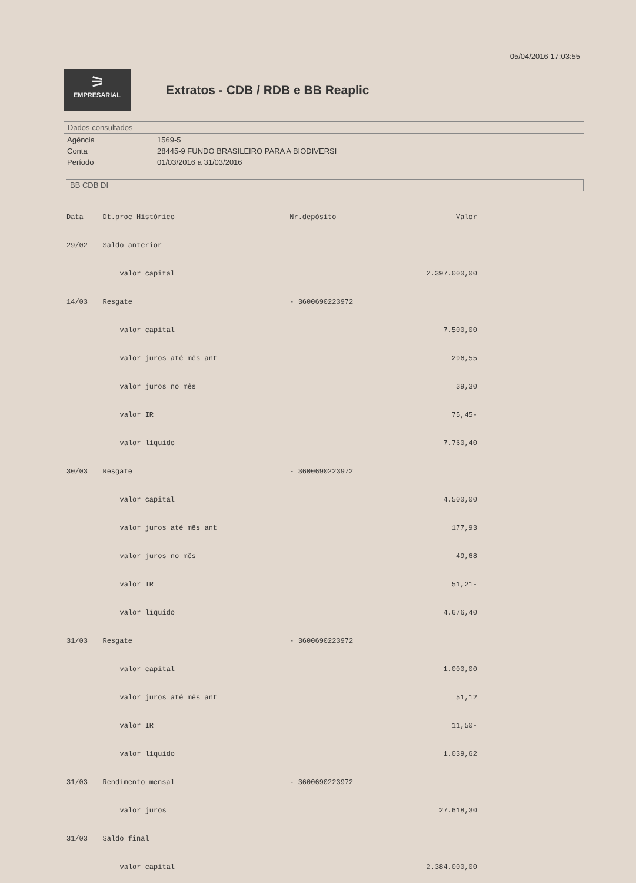05/04/2016 17:03:55
⚞ EMPRESARIAL
Extratos - CDB / RDB e BB Reaplic
Dados consultados
| Agência | 1569-5 |
| Conta | 28445-9 FUNDO BRASILEIRO PARA A BIODIVERSI |
| Período | 01/03/2016 a 31/03/2016 |
BB CDB DI
| Data | Dt.proc Histórico | Nr.depósito | Valor |
| --- | --- | --- | --- |
| 29/02 | Saldo anterior | | |
| | valor capital | | 2.397.000,00 |
| 14/03 | Resgate | - 3600690223972 | |
| | valor capital | | 7.500,00 |
| | valor juros até mês ant | | 296,55 |
| | valor juros no mês | | 39,30 |
| | valor IR | | 75,45- |
| | valor líquido | | 7.760,40 |
| 30/03 | Resgate | - 3600690223972 | |
| | valor capital | | 4.500,00 |
| | valor juros até mês ant | | 177,93 |
| | valor juros no mês | | 49,68 |
| | valor IR | | 51,21- |
| | valor líquido | | 4.676,40 |
| 31/03 | Resgate | - 3600690223972 | |
| | valor capital | | 1.000,00 |
| | valor juros até mês ant | | 51,12 |
| | valor IR | | 11,50- |
| | valor líquido | | 1.039,62 |
| 31/03 | Rendimento mensal | - 3600690223972 | |
| | valor juros | | 27.618,30 |
| 31/03 | Saldo final | | |
| | valor capital | | 2.384.000,00 |